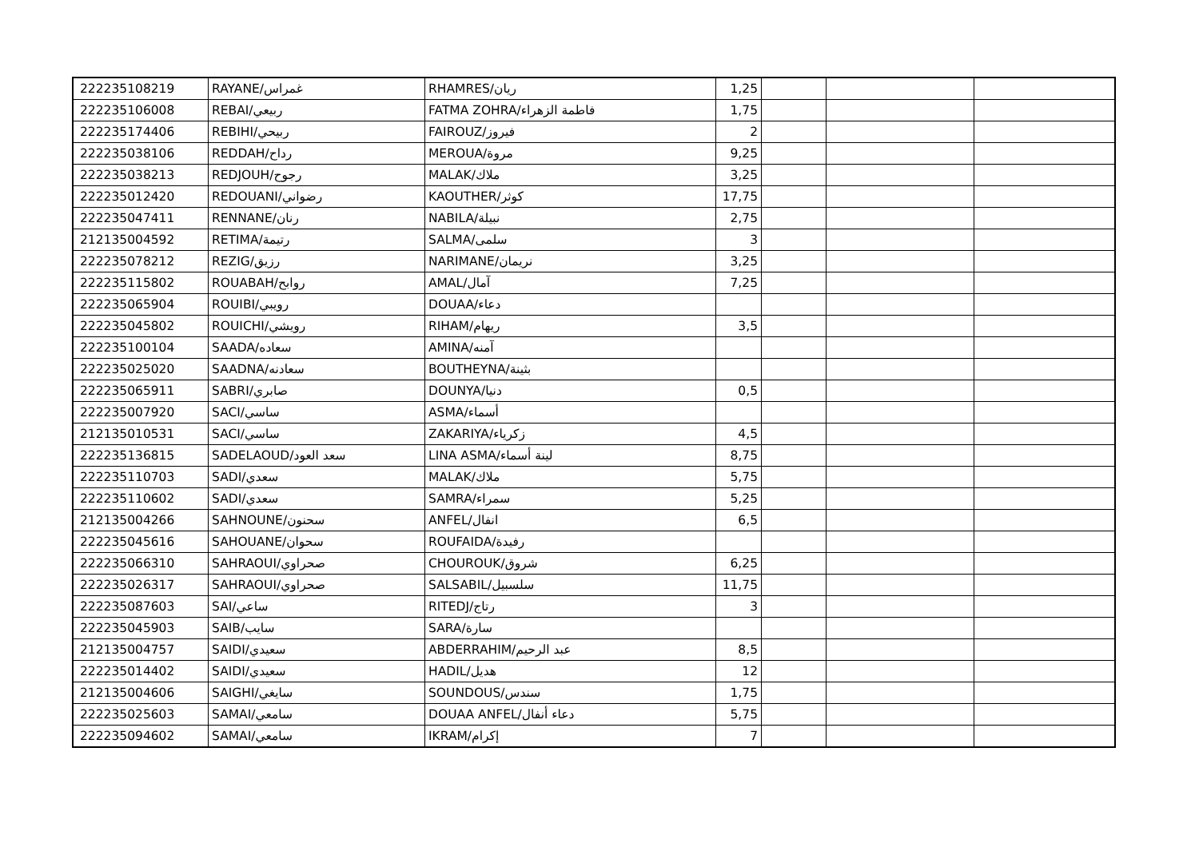| 222235108219 | RAYANE/غمراس | RHAMRES/ريان | 1,25 | | | |
| 222235106008 | REBAI/ربيعي | FATMA ZOHRA/فاطمة الزهراء | 1,75 | | | |
| 222235174406 | REBIHI/ربيحي | FAIROUZ/فيروز | 2 | | | |
| 222235038106 | REDDAH/رداح | MEROUA/مروة | 9,25 | | | |
| 222235038213 | REDJOUH/رجوح | MALAK/ملاك | 3,25 | | | |
| 222235012420 | REDOUANI/رضواني | KAOUTHER/كوثر | 17,75 | | | |
| 222235047411 | RENNANE/رنان | NABILA/نبيلة | 2,75 | | | |
| 212135004592 | RETIMA/رتيمة | SALMA/سلمى | 3 | | | |
| 222235078212 | REZIG/رزيق | NARIMANE/نريمان | 3,25 | | | |
| 222235115802 | ROUABAH/روابح | AMAL/آمال | 7,25 | | | |
| 222235065904 | ROUIBI/رويبي | DOUAA/دعاء | | | | |
| 222235045802 | ROUICHI/رويشي | RIHAM/ريهام | 3,5 | | | |
| 222235100104 | SAADA/سعاده | AMINA/آمنه | | | | |
| 222235025020 | SAADNA/سعادنه | BOUTHEYNA/بثينة | | | | |
| 222235065911 | SABRI/صابري | DOUNYA/دنيا | 0,5 | | | |
| 222235007920 | SACI/ساسي | ASMA/أسماء | | | | |
| 212135010531 | SACI/ساسي | ZAKARIYA/زكرياء | 4,5 | | | |
| 222235136815 | SADELAOUD/سعد العود | LINA ASMA/لينة أسماء | 8,75 | | | |
| 222235110703 | SADI/سعدي | MALAK/ملاك | 5,75 | | | |
| 222235110602 | SADI/سعدي | SAMRA/سمراء | 5,25 | | | |
| 212135004266 | SAHNOUNE/سحنون | ANFEL/انفال | 6,5 | | | |
| 222235045616 | SAHOUANE/سحوان | ROUFAIDA/رفيدة | | | | |
| 222235066310 | SAHRAOUI/صحراوي | CHOUROUK/شروق | 6,25 | | | |
| 222235026317 | SAHRAOUI/صحراوي | SALSABIL/سلسبيل | 11,75 | | | |
| 222235087603 | SAI/ساعي | RITEDJ/رتاج | 3 | | | |
| 222235045903 | SAIB/سايب | SARA/سارة | | | | |
| 212135004757 | SAIDI/سعيدي | ABDERRAHIM/عبد الرحيم | 8,5 | | | |
| 222235014402 | SAIDI/سعيدي | HADIL/هديل | 12 | | | |
| 212135004606 | SAIGHI/سايغي | SOUNDOUS/سندس | 1,75 | | | |
| 222235025603 | SAMAI/سامعي | DOUAA ANFEL/دعاء أنفال | 5,75 | | | |
| 222235094602 | SAMAI/سامعي | IKRAM/إكرام | 7 | | | |